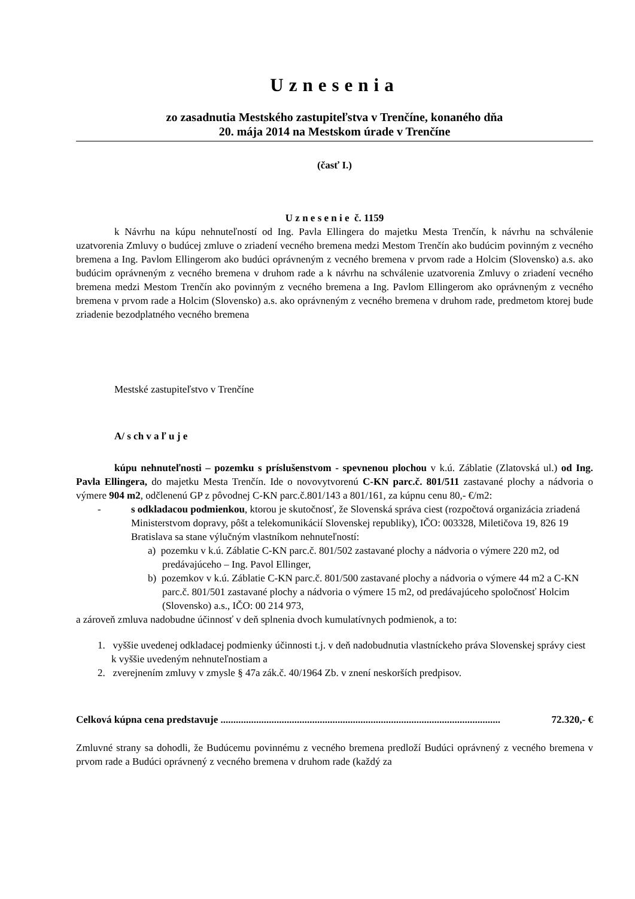Uznesenia
zo zasadnutia Mestského zastupiteľstva v Trenčíne, konaného dňa
20. mája 2014 na Mestskom úrade v Trenčíne
(časť I.)
U z n e s e n i e č. 1159
k Návrhu na kúpu nehnuteľností od Ing. Pavla Ellingera do majetku Mesta Trenčín, k návrhu na schválenie uzatvorenia Zmluvy o budúcej zmluve o zriadení vecného bremena medzi Mestom Trenčín ako budúcim povinným z vecného bremena a Ing. Pavlom Ellingerom ako budúci oprávneným z vecného bremena v prvom rade a Holcim (Slovensko) a.s. ako budúcim oprávneným z vecného bremena v druhom rade a k návrhu na schválenie uzatvorenia Zmluvy o zriadení vecného bremena medzi Mestom Trenčín ako povinným z vecného bremena a Ing. Pavlom Ellingerom ako oprávneným z vecného bremena v prvom rade a Holcim (Slovensko) a.s. ako oprávneným z vecného bremena v druhom rade, predmetom ktorej bude zriadenie bezodplatného vecného bremena
Mestské zastupiteľstvo v Trenčíne
A/ s ch v a ľ u j e
kúpu nehnuteľnosti – pozemku s príslušenstvom - spevnenou plochou v k.ú. Záblatie (Zlatovská ul.) od Ing. Pavla Ellingera, do majetku Mesta Trenčín. Ide o novovytvorenú C-KN parc.č. 801/511 zastavané plochy a nádvoria o výmere 904 m2, odčlenenú GP z pôvodnej C-KN parc.č.801/143 a 801/161, za kúpnu cenu 80,- €/m2:
- s odkladacou podmienkou, ktorou je skutočnosť, že Slovenská správa ciest (rozpočtová organizácia zriadená Ministerstvom dopravy, pôšt a telekomunikácií Slovenskej republiky), IČO: 003328, Miletičova 19, 826 19 Bratislava sa stane výlučným vlastníkom nehnuteľností:
a) pozemku v k.ú. Záblatie C-KN parc.č. 801/502 zastavané plochy a nádvoria o výmere 220 m2, od predávajúceho – Ing. Pavol Ellinger,
b) pozemkov v k.ú. Záblatie C-KN parc.č. 801/500 zastavané plochy a nádvoria o výmere 44 m2 a C-KN parc.č. 801/501 zastavané plochy a nádvoria o výmere 15 m2, od predávajúceho spoločnosť Holcim (Slovensko) a.s., IČO: 00 214 973,
a zároveň zmluva nadobudne účinnosť v deň splnenia dvoch kumulatívnych podmienok, a to:
1. vyššie uvedenej odkladacej podmienky účinnosti t.j. v deň nadobudnutia vlastníckeho práva Slovenskej správy ciest k vyššie uvedeným nehnuteľnostiam a
2. zverejnením zmluvy v zmysle § 47a zák.č. 40/1964 Zb. v znení neskorších predpisov.
Celková kúpna cena predstavuje .............................................................................................................. 72.320,- €
Zmluvné strany sa dohodli, že Budúcemu povinnému z vecného bremena predloží Budúci oprávnený z vecného bremena v prvom rade a Budúci oprávnený z vecného bremena v druhom rade (každý za